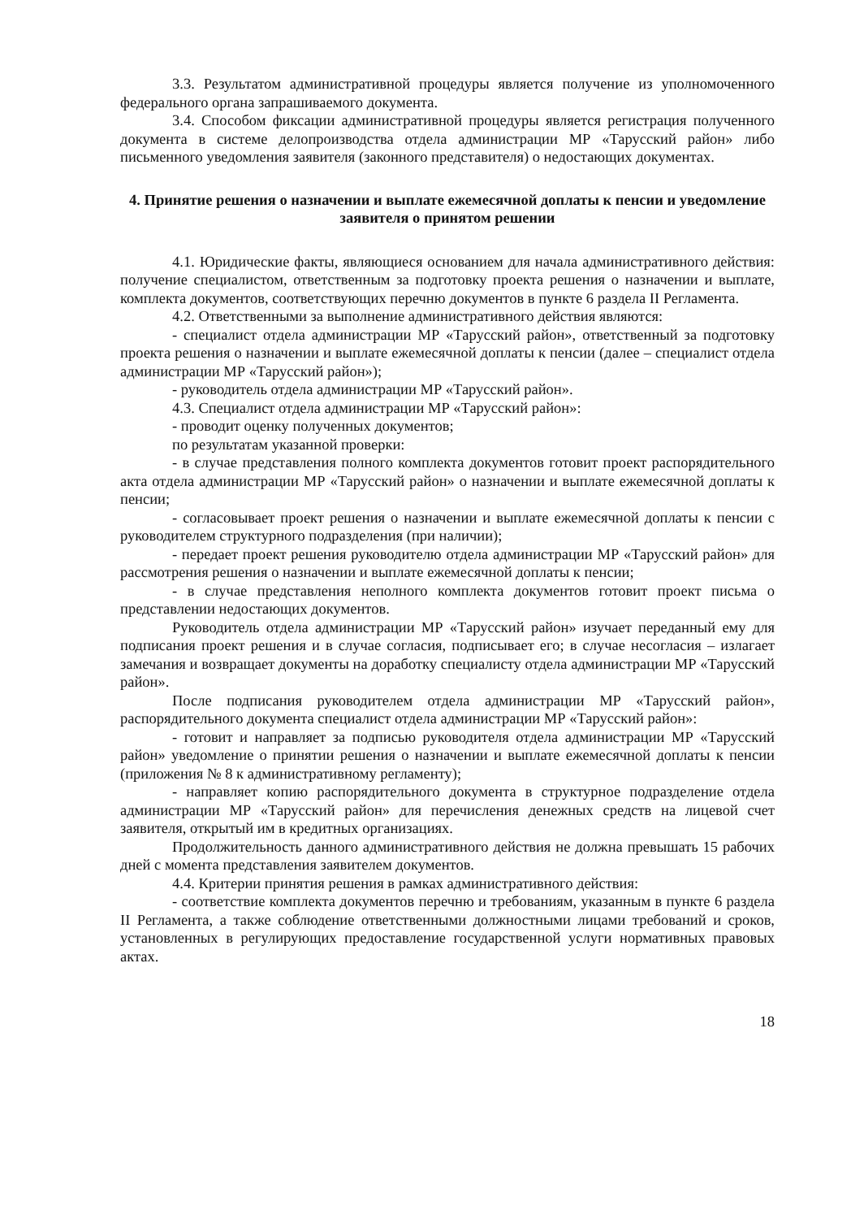3.3. Результатом административной процедуры является получение из уполномоченного федерального органа запрашиваемого документа.
3.4. Способом фиксации административной процедуры является регистрация полученного документа в системе делопроизводства отдела администрации МР «Тарусский район» либо письменного уведомления заявителя (законного представителя) о недостающих документах.
4. Принятие решения о назначении и выплате ежемесячной доплаты к пенсии и уведомление заявителя о принятом решении
4.1. Юридические факты, являющиеся основанием для начала административного действия: получение специалистом, ответственным за подготовку проекта решения о назначении и выплате, комплекта документов, соответствующих перечню документов в пункте 6 раздела II Регламента.
4.2. Ответственными за выполнение административного действия являются:
- специалист отдела администрации МР «Тарусский район», ответственный за подготовку проекта решения о назначении и выплате ежемесячной доплаты к пенсии (далее – специалист отдела администрации МР «Тарусский район»);
- руководитель отдела администрации МР «Тарусский район».
4.3. Специалист отдела администрации МР «Тарусский район»:
- проводит оценку полученных документов;
по результатам указанной проверки:
- в случае представления полного комплекта документов готовит проект распорядительного акта отдела администрации МР «Тарусский район» о назначении и выплате ежемесячной доплаты к пенсии;
- согласовывает проект решения о назначении и выплате ежемесячной доплаты к пенсии с руководителем структурного подразделения (при наличии);
- передает проект решения руководителю отдела администрации МР «Тарусский район» для рассмотрения решения о назначении и выплате ежемесячной доплаты к пенсии;
- в случае представления неполного комплекта документов готовит проект письма о представлении недостающих документов.
Руководитель отдела администрации МР «Тарусский район» изучает переданный ему для подписания проект решения и в случае согласия, подписывает его; в случае несогласия – излагает замечания и возвращает документы на доработку специалисту отдела администрации МР «Тарусский район».
После подписания руководителем отдела администрации МР «Тарусский район», распорядительного документа специалист отдела администрации МР «Тарусский район»:
- готовит и направляет за подписью руководителя отдела администрации МР «Тарусский район» уведомление о принятии решения о назначении и выплате ежемесячной доплаты к пенсии (приложения № 8 к административному регламенту);
- направляет копию распорядительного документа в структурное подразделение отдела администрации МР «Тарусский район» для перечисления денежных средств на лицевой счет заявителя, открытый им в кредитных организациях.
Продолжительность данного административного действия не должна превышать 15 рабочих дней с момента представления заявителем документов.
4.4. Критерии принятия решения в рамках административного действия:
- соответствие комплекта документов перечню и требованиям, указанным в пункте 6 раздела II Регламента, а также соблюдение ответственными должностными лицами требований и сроков, установленных в регулирующих предоставление государственной услуги нормативных правовых актах.
18